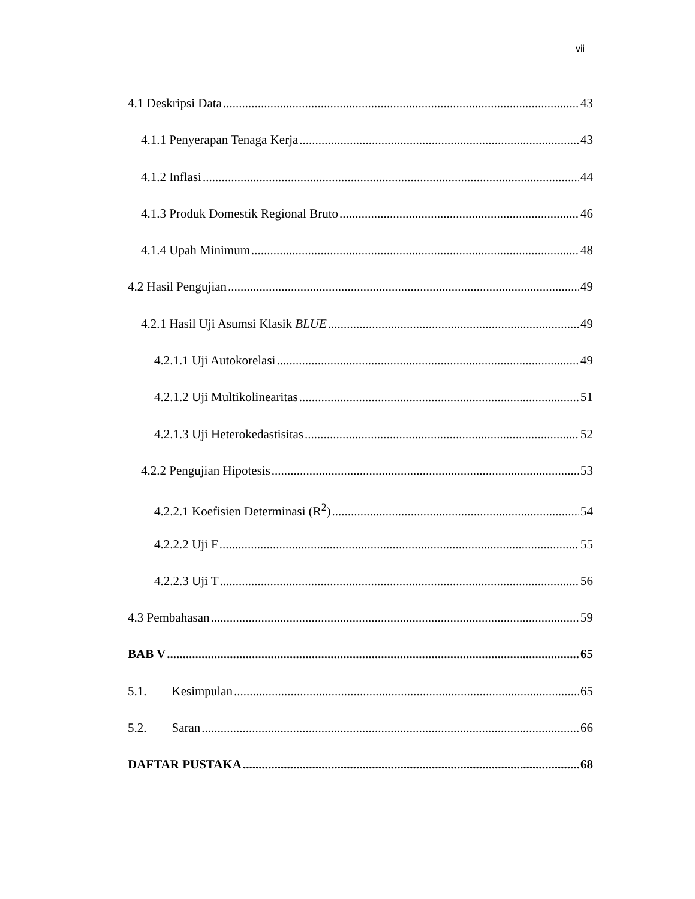vii
4.1 Deskripsi Data 43
4.1.1 Penyerapan Tenaga Kerja 43
4.1.2 Inflasi 44
4.1.3 Produk Domestik Regional Bruto 46
4.1.4 Upah Minimum 48
4.2 Hasil Pengujian 49
4.2.1 Hasil Uji Asumsi Klasik BLUE 49
4.2.1.1 Uji Autokorelasi 49
4.2.1.2 Uji Multikolinearitas 51
4.2.1.3 Uji Heterokedastisitas 52
4.2.2 Pengujian Hipotesis 53
4.2.2.1 Koefisien Determinasi (R<sup>2</sup>) 54
4.2.2.2 Uji F 55
4.2.2.3 Uji T 56
4.3 Pembahasan 59
BAB V 65
5.1. Kesimpulan 65
5.2. Saran 66
DAFTAR PUSTAKA 68